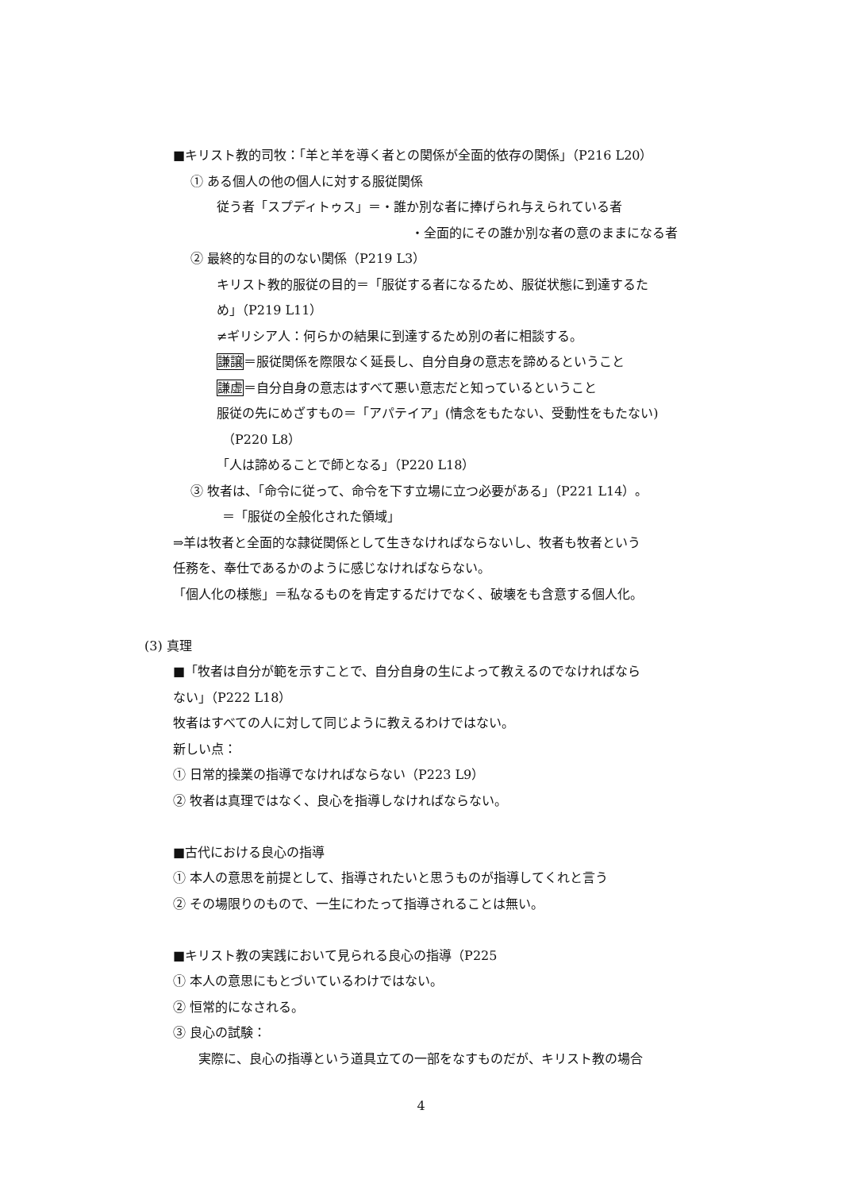■キリスト教的司牧：「羊と羊を導く者との関係が全面的依存の関係」（P216 L20）
① ある個人の他の個人に対する服従関係
従う者「スプディトゥス」＝・誰か別な者に捧げられ与えられている者
・全面的にその誰か別な者の意のままになる者
② 最終的な目的のない関係（P219 L3）
キリスト教的服従の目的＝「服従する者になるため、服従状態に到達するた
め」（P219 L11）
≠ギリシア人：何らかの結果に到達するため別の者に相談する。
謙譲＝服従関係を際限なく延長し、自分自身の意志を諦めるということ
謙虚＝自分自身の意志はすべて悪い意志だと知っているということ
服従の先にめざすもの＝「アパテイア」(情念をもたない、受動性をもたない)
（P220 L8）
「人は諦めることで師となる」（P220 L18）
③ 牧者は、「命令に従って、命令を下す立場に立つ必要がある」（P221 L14）。
＝「服従の全般化された領域」
⇒羊は牧者と全面的な隷従関係として生きなければならないし、牧者も牧者という
任務を、奉仕であるかのように感じなければならない。
「個人化の様態」＝私なるものを肯定するだけでなく、破壊をも含意する個人化。
(3) 真理
■「牧者は自分が範を示すことで、自分自身の生によって教えるのでなければなら
ない」（P222 L18）
牧者はすべての人に対して同じように教えるわけではない。
新しい点：
① 日常的操業の指導でなければならない（P223 L9）
② 牧者は真理ではなく、良心を指導しなければならない。
■古代における良心の指導
① 本人の意思を前提として、指導されたいと思うものが指導してくれと言う
② その場限りのもので、一生にわたって指導されることは無い。
■キリスト教の実践において見られる良心の指導（P225
① 本人の意思にもとづいているわけではない。
② 恒常的になされる。
③ 良心の試験：
実際に、良心の指導という道具立ての一部をなすものだが、キリスト教の場合
4